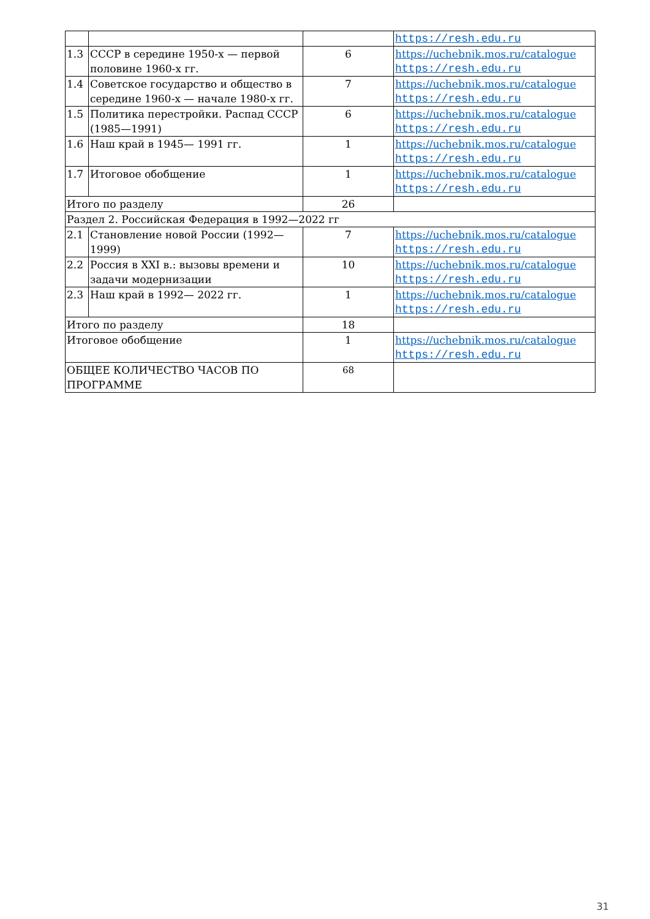| | | | https://resh.edu.ru |
| 1.3 | СССР в середине 1950-х — первой половине 1960-х гг. | 6 | https://uchebnik.mos.ru/catalogue https://resh.edu.ru |
| 1.4 | Советское государство и общество в середине 1960-х — начале 1980-х гг. | 7 | https://uchebnik.mos.ru/catalogue https://resh.edu.ru |
| 1.5 | Политика перестройки. Распад СССР (1985—1991) | 6 | https://uchebnik.mos.ru/catalogue https://resh.edu.ru |
| 1.6 | Наш край в 1945— 1991 гг. | 1 | https://uchebnik.mos.ru/catalogue https://resh.edu.ru |
| 1.7 | Итоговое обобщение | 1 | https://uchebnik.mos.ru/catalogue https://resh.edu.ru |
| Итого по разделу | | 26 | |
| Раздел 2. Российская Федерация в 1992—2022 гг | | | |
| 2.1 | Становление новой России (1992—1999) | 7 | https://uchebnik.mos.ru/catalogue https://resh.edu.ru |
| 2.2 | Россия в XXI в.: вызовы времени и задачи модернизации | 10 | https://uchebnik.mos.ru/catalogue https://resh.edu.ru |
| 2.3 | Наш край в 1992— 2022 гг. | 1 | https://uchebnik.mos.ru/catalogue https://resh.edu.ru |
| Итого по разделу | | 18 | |
| Итоговое обобщение | | 1 | https://uchebnik.mos.ru/catalogue https://resh.edu.ru |
| ОБЩЕЕ КОЛИЧЕСТВО ЧАСОВ ПО ПРОГРАММЕ | | 68 | |
31